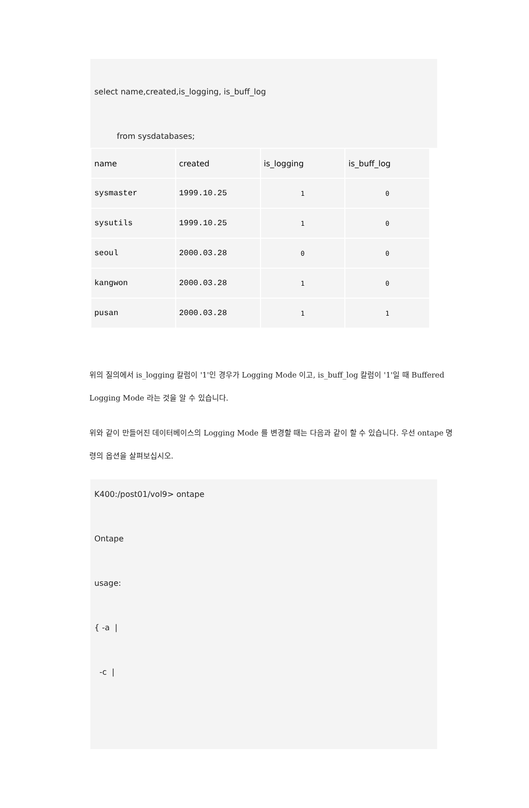select name,created,is_logging, is_buff_log
from sysdatabases;
| name | created | is_logging | is_buff_log |
| sysmaster | 1999.10.25 | 1 | 0 |
| sysutils | 1999.10.25 | 1 | 0 |
| seoul | 2000.03.28 | 0 | 0 |
| kangwon | 2000.03.28 | 1 | 0 |
| pusan | 2000.03.28 | 1 | 1 |
위의 질의에서 is_logging 칼럼이 '1'인 경우가 Logging Mode 이고, is_buff_log 칼럼이 '1'일 때 Buffered Logging Mode 라는 것을 알 수 있습니다.
위와 같이 만들어진 데이터베이스의 Logging Mode 를 변경할 때는 다음과 같이 할 수 있습니다. 우선 ontape 명령의 옵션을 살펴보십시오.
K400:/post01/vol9> ontape
Ontape
usage:
{ -a |
-c |